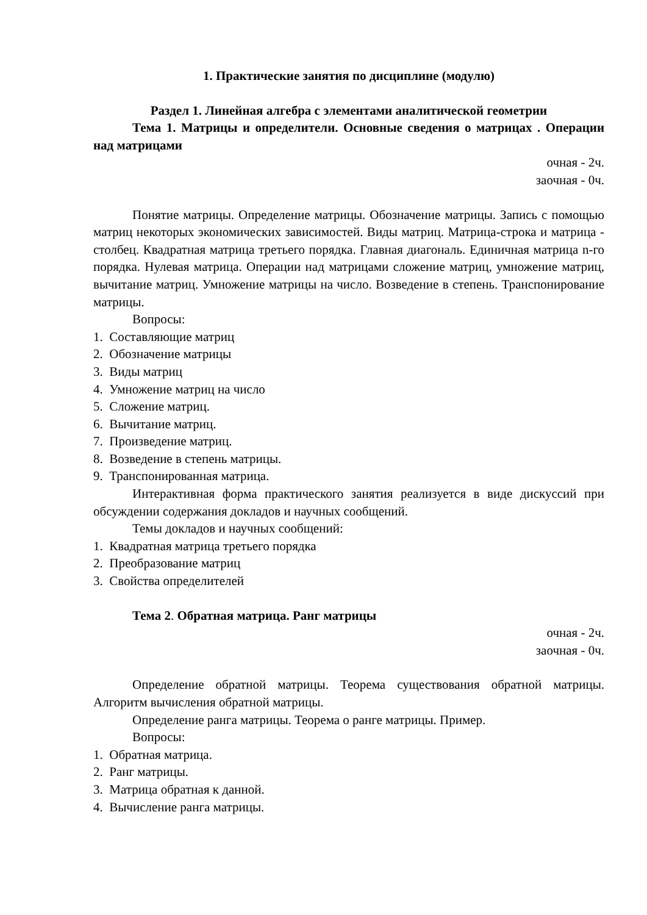1. Практические занятия по дисциплине (модулю)
Раздел 1. Линейная алгебра с элементами аналитической геометрии
Тема 1. Матрицы и определители. Основные сведения о матрицах . Операции над матрицами
очная - 2ч.
заочная - 0ч.
Понятие матрицы. Определение матрицы. Обозначение матрицы. Запись с помощью матриц некоторых экономических зависимостей. Виды матриц. Матрица-строка и матрица - столбец. Квадратная матрица третьего порядка. Главная диагональ. Единичная матрица n-го порядка. Нулевая матрица. Операции над матрицами сложение матриц, умножение матриц, вычитание матриц. Умножение матрицы на число. Возведение в степень. Транспонирование матрицы.
Вопросы:
1. Составляющие матриц
2. Обозначение матрицы
3. Виды матриц
4. Умножение матриц на число
5. Сложение матриц.
6. Вычитание матриц.
7. Произведение матриц.
8. Возведение в степень матрицы.
9. Транспонированная матрица.
Интерактивная форма практического занятия реализуется в виде дискуссий при обсуждении содержания докладов и научных сообщений.
Темы докладов и научных сообщений:
1. Квадратная матрица третьего порядка
2. Преобразование матриц
3. Свойства определителей
Тема 2. Обратная матрица. Ранг матрицы
очная - 2ч.
заочная - 0ч.
Определение обратной матрицы. Теорема существования обратной матрицы. Алгоритм вычисления обратной матрицы.
Определение ранга матрицы. Теорема о ранге матрицы. Пример.
Вопросы:
1. Обратная матрица.
2. Ранг матрицы.
3. Матрица обратная к данной.
4. Вычисление ранга матрицы.